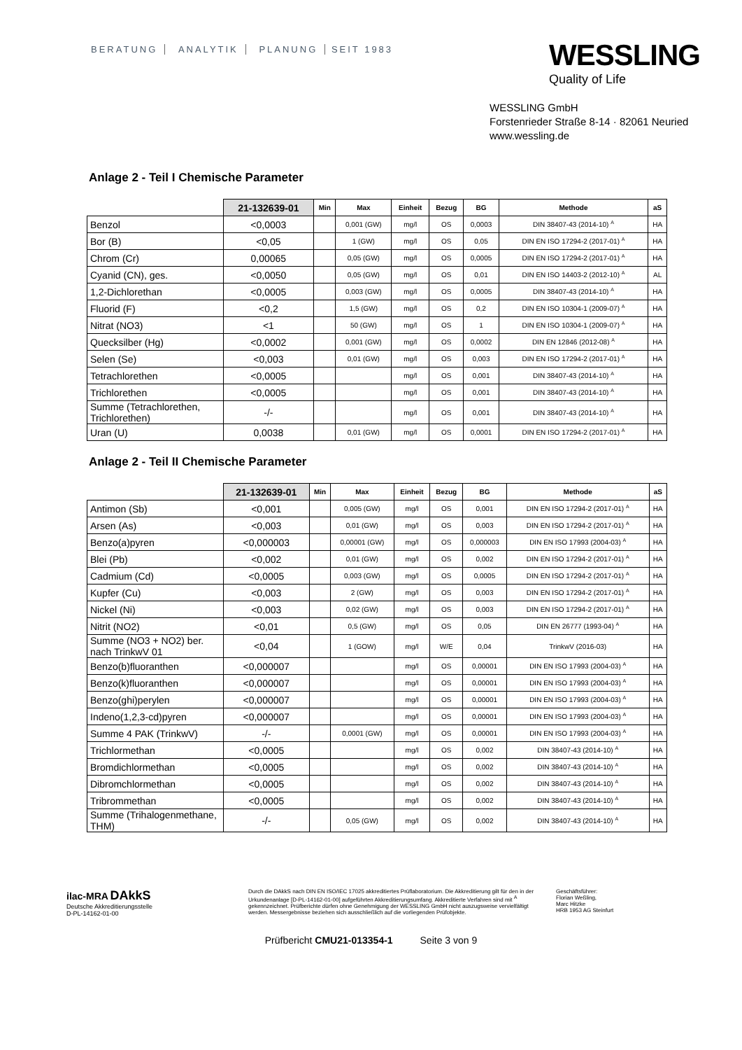BERATUNG ANALYTIK PLANUNG SEIT 1983
WESSLING
Quality of Life
WESSLING GmbH
Forstenrieder Straße 8-14 · 82061 Neuried
www.wessling.de
Anlage 2 - Teil I Chemische Parameter
| | 21-132639-01 | Min | Max | Einheit | Bezug | BG | Methode | aS |
| --- | --- | --- | --- | --- | --- | --- | --- | --- |
| Benzol | <0,0003 | | 0,001 (GW) | mg/l | OS | 0,0003 | DIN 38407-43 (2014-10) <sup>A</sup> | HA |
| Bor (B) | <0,05 | | 1 (GW) | mg/l | OS | 0,05 | DIN EN ISO 17294-2 (2017-01) <sup>A</sup> | HA |
| Chrom (Cr) | 0,00065 | | 0,05 (GW) | mg/l | OS | 0,0005 | DIN EN ISO 17294-2 (2017-01) <sup>A</sup> | HA |
| Cyanid (CN), ges. | <0,0050 | | 0,05 (GW) | mg/l | OS | 0,01 | DIN EN ISO 14403-2 (2012-10) <sup>A</sup> | AL |
| 1,2-Dichlorethan | <0,0005 | | 0,003 (GW) | mg/l | OS | 0,0005 | DIN 38407-43 (2014-10) <sup>A</sup> | HA |
| Fluorid (F) | <0,2 | | 1,5 (GW) | mg/l | OS | 0,2 | DIN EN ISO 10304-1 (2009-07) <sup>A</sup> | HA |
| Nitrat (NO3) | <1 | | 50 (GW) | mg/l | OS | 1 | DIN EN ISO 10304-1 (2009-07) <sup>A</sup> | HA |
| Quecksilber (Hg) | <0,0002 | | 0,001 (GW) | mg/l | OS | 0,0002 | DIN EN 12846 (2012-08) <sup>A</sup> | HA |
| Selen (Se) | <0,003 | | 0,01 (GW) | mg/l | OS | 0,003 | DIN EN ISO 17294-2 (2017-01) <sup>A</sup> | HA |
| Tetrachlorethen | <0,0005 | | | mg/l | OS | 0,001 | DIN 38407-43 (2014-10) <sup>A</sup> | HA |
| Trichlorethen | <0,0005 | | | mg/l | OS | 0,001 | DIN 38407-43 (2014-10) <sup>A</sup> | HA |
| Summe (Tetrachlorethen, Trichlorethen) | -/- | | | mg/l | OS | 0,001 | DIN 38407-43 (2014-10) <sup>A</sup> | HA |
| Uran (U) | 0,0038 | | 0,01 (GW) | mg/l | OS | 0,0001 | DIN EN ISO 17294-2 (2017-01) <sup>A</sup> | HA |
Anlage 2 - Teil II Chemische Parameter
| | 21-132639-01 | Min | Max | Einheit | Bezug | BG | Methode | aS |
| --- | --- | --- | --- | --- | --- | --- | --- | --- |
| Antimon (Sb) | <0,001 | | 0,005 (GW) | mg/l | OS | 0,001 | DIN EN ISO 17294-2 (2017-01) <sup>A</sup> | HA |
| Arsen (As) | <0,003 | | 0,01 (GW) | mg/l | OS | 0,003 | DIN EN ISO 17294-2 (2017-01) <sup>A</sup> | HA |
| Benzo(a)pyren | <0,000003 | | 0,00001 (GW) | mg/l | OS | 0,000003 | DIN EN ISO 17993 (2004-03) <sup>A</sup> | HA |
| Blei (Pb) | <0,002 | | 0,01 (GW) | mg/l | OS | 0,002 | DIN EN ISO 17294-2 (2017-01) <sup>A</sup> | HA |
| Cadmium (Cd) | <0,0005 | | 0,003 (GW) | mg/l | OS | 0,0005 | DIN EN ISO 17294-2 (2017-01) <sup>A</sup> | HA |
| Kupfer (Cu) | <0,003 | | 2 (GW) | mg/l | OS | 0,003 | DIN EN ISO 17294-2 (2017-01) <sup>A</sup> | HA |
| Nickel (Ni) | <0,003 | | 0,02 (GW) | mg/l | OS | 0,003 | DIN EN ISO 17294-2 (2017-01) <sup>A</sup> | HA |
| Nitrit (NO2) | <0,01 | | 0,5 (GW) | mg/l | OS | 0,05 | DIN EN 26777 (1993-04) <sup>A</sup> | HA |
| Summe (NO3 + NO2) ber. nach TrinkwV 01 | <0,04 | | 1 (GOW) | mg/l | W/E | 0,04 | TrinkwV (2016-03) | HA |
| Benzo(b)fluoranthen | <0,000007 | | | mg/l | OS | 0,00001 | DIN EN ISO 17993 (2004-03) <sup>A</sup> | HA |
| Benzo(k)fluoranthen | <0,000007 | | | mg/l | OS | 0,00001 | DIN EN ISO 17993 (2004-03) <sup>A</sup> | HA |
| Benzo(ghi)perylen | <0,000007 | | | mg/l | OS | 0,00001 | DIN EN ISO 17993 (2004-03) <sup>A</sup> | HA |
| Indeno(1,2,3-cd)pyren | <0,000007 | | | mg/l | OS | 0,00001 | DIN EN ISO 17993 (2004-03) <sup>A</sup> | HA |
| Summe 4 PAK (TrinkwV) | -/- | | 0,0001 (GW) | mg/l | OS | 0,00001 | DIN EN ISO 17993 (2004-03) <sup>A</sup> | HA |
| Trichlormethan | <0,0005 | | | mg/l | OS | 0,002 | DIN 38407-43 (2014-10) <sup>A</sup> | HA |
| Bromdichlormethan | <0,0005 | | | mg/l | OS | 0,002 | DIN 38407-43 (2014-10) <sup>A</sup> | HA |
| Dibromchlormethan | <0,0005 | | | mg/l | OS | 0,002 | DIN 38407-43 (2014-10) <sup>A</sup> | HA |
| Tribrommethan | <0,0005 | | | mg/l | OS | 0,002 | DIN 38407-43 (2014-10) <sup>A</sup> | HA |
| Summe (Trihalogenmethane, THM) | -/- | | 0,05 (GW) | mg/l | OS | 0,002 | DIN 38407-43 (2014-10) <sup>A</sup> | HA |
ilac-MRA DAkkS
Deutsche Akkreditierungsstelle
D-PL-14162-01-00
Durch die DAkkS nach DIN EN ISO/IEC 17025 akkreditiertes Prüflaboratorium. Die Akkreditierung gilt für den in der Urkundenanlage [D-PL-14162-01-00] aufgeführten Akkreditierungsumfang. Akkreditierte Verfahren sind mit <sup>A</sup> gekennzeichnet. Prüfberichte dürfen ohne Genehmigung der WESSLING GmbH nicht auszugsweise vervielfältigt werden. Messergebnisse beziehen sich ausschließlich auf die vorliegenden Prüfobjekte.
Geschäftsführer:
Florian Weßling,
Marc Hitzke
HRB 1953 AG Steinfurt
Prüfbericht CMU21-013354-1 Seite 3 von 9